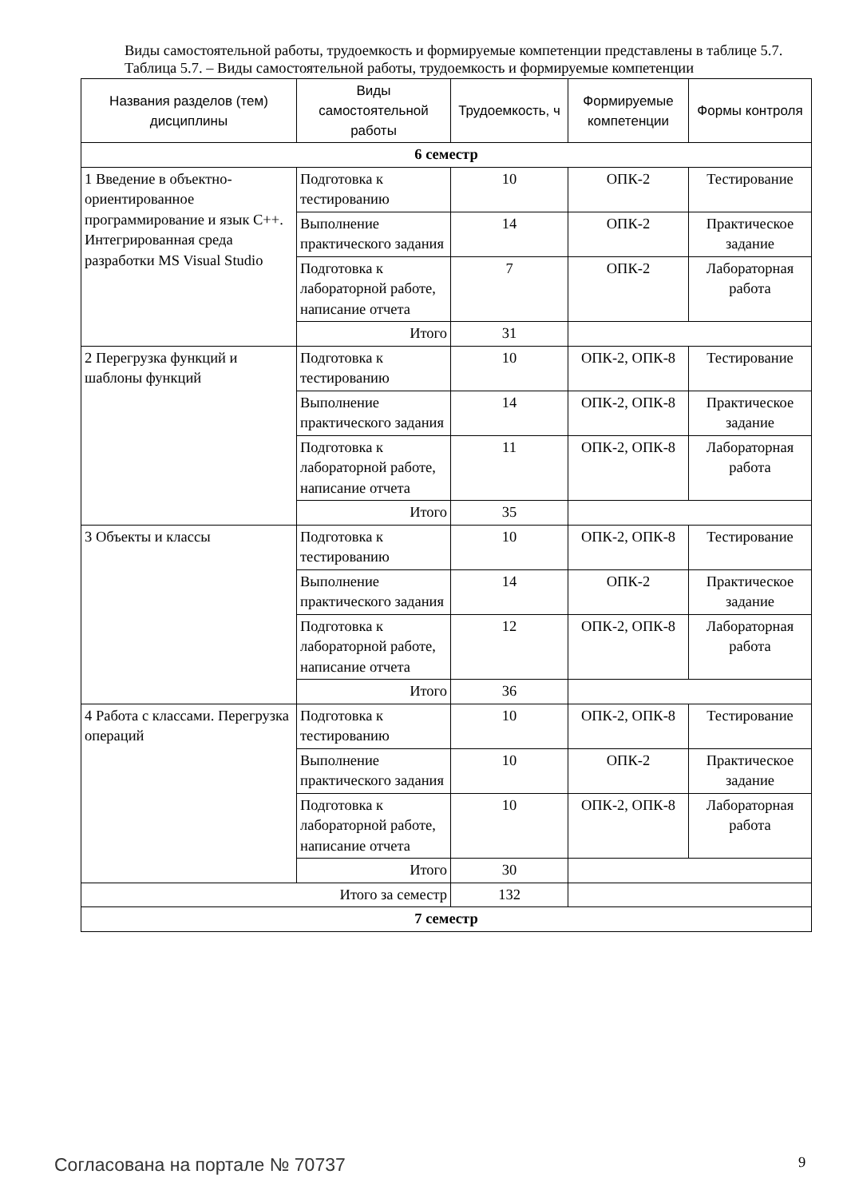Виды самостоятельной работы, трудоемкость и формируемые компетенции представлены в таблице 5.7.
Таблица 5.7. – Виды самостоятельной работы, трудоемкость и формируемые компетенции
| Названия разделов (тем) дисциплины | Виды самостоятельной работы | Трудоемкость, ч | Формируемые компетенции | Формы контроля |
| --- | --- | --- | --- | --- |
| 6 семестр | | | | |
| 1 Введение в объектно-ориентированное программирование и язык C++. Интегрированная среда разработки MS Visual Studio | Подготовка к тестированию | 10 | ОПК-2 | Тестирование |
| | Выполнение практического задания | 14 | ОПК-2 | Практическое задание |
| | Подготовка к лабораторной работе, написание отчета | 7 | ОПК-2 | Лабораторная работа |
| | Итого | 31 | | |
| 2 Перегрузка функций и шаблоны функций | Подготовка к тестированию | 10 | ОПК-2, ОПК-8 | Тестирование |
| | Выполнение практического задания | 14 | ОПК-2, ОПК-8 | Практическое задание |
| | Подготовка к лабораторной работе, написание отчета | 11 | ОПК-2, ОПК-8 | Лабораторная работа |
| | Итого | 35 | | |
| 3 Объекты и классы | Подготовка к тестированию | 10 | ОПК-2, ОПК-8 | Тестирование |
| | Выполнение практического задания | 14 | ОПК-2 | Практическое задание |
| | Подготовка к лабораторной работе, написание отчета | 12 | ОПК-2, ОПК-8 | Лабораторная работа |
| | Итого | 36 | | |
| 4 Работа с классами. Перегрузка операций | Подготовка к тестированию | 10 | ОПК-2, ОПК-8 | Тестирование |
| | Выполнение практического задания | 10 | ОПК-2 | Практическое задание |
| | Подготовка к лабораторной работе, написание отчета | 10 | ОПК-2, ОПК-8 | Лабораторная работа |
| | Итого | 30 | | |
| Итого за семестр | | 132 | | |
| 7 семестр | | | | |
Согласована на портале № 70737 9